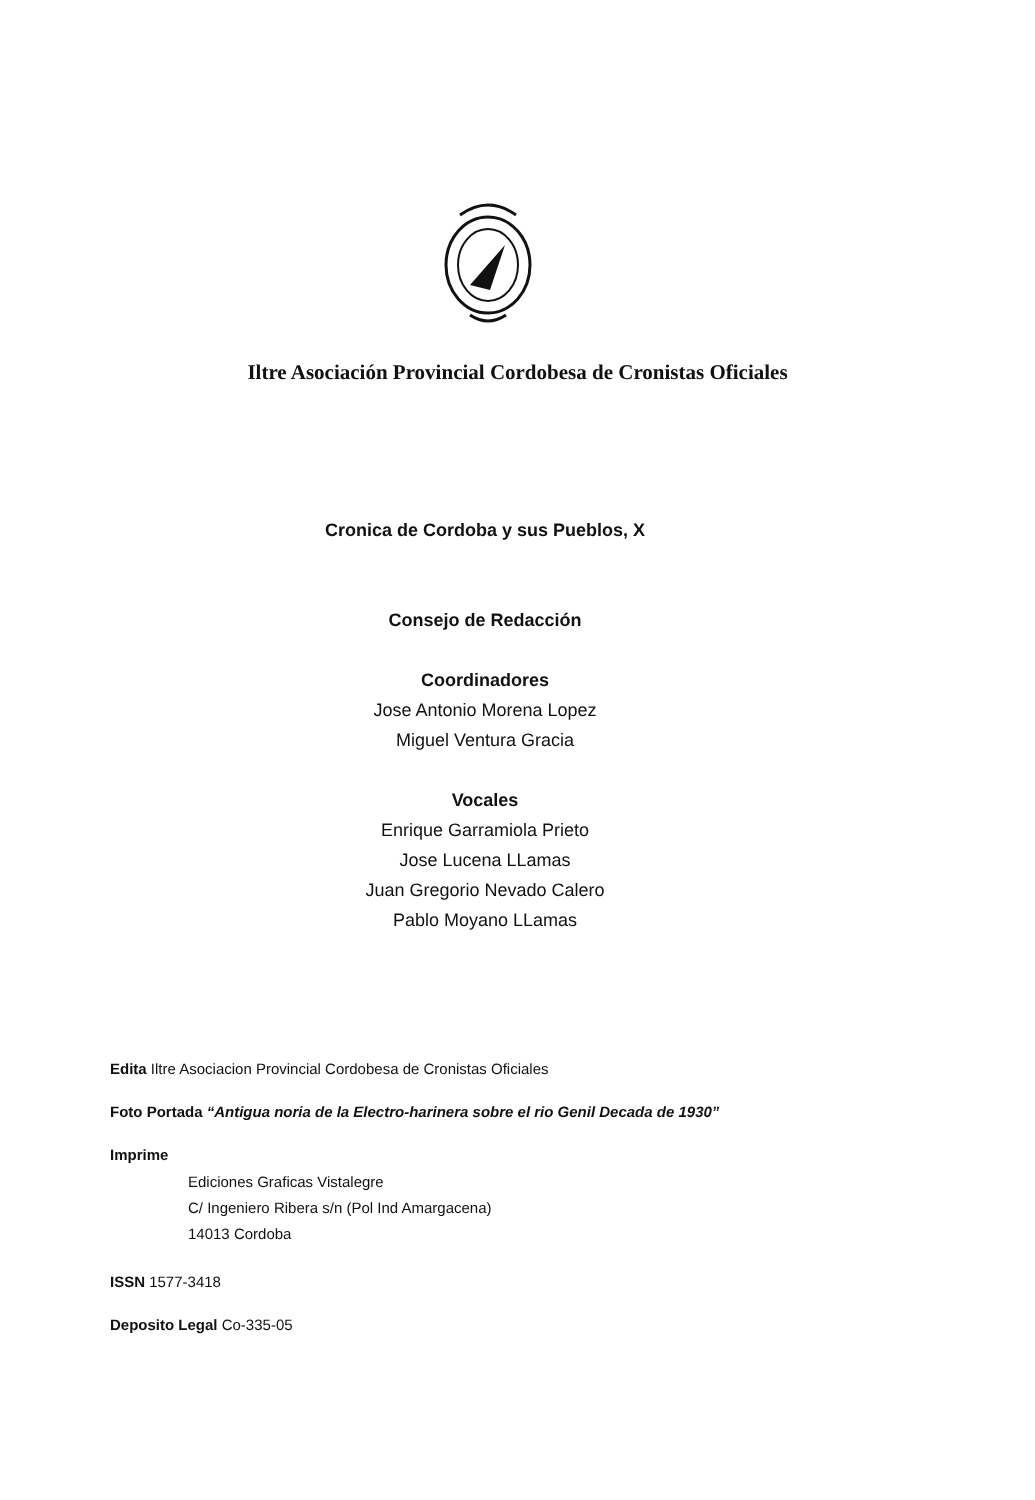Iltre Asociación Provincial Cordobesa de Cronistas Oficiales
Cronica de Cordoba y sus Pueblos, X
Consejo de Redacción
Coordinadores
Jose Antonio Morena Lopez
Miguel Ventura Gracia
Vocales
Enrique Garramiola Prieto
Jose Lucena LLamas
Juan Gregorio Nevado Calero
Pablo Moyano LLamas
Edita Iltre Asociacion Provincial Cordobesa de Cronistas Oficiales
Foto Portada “Antigua noria de la Electro-harinera sobre el rio Genil Decada de 1930”
Imprime
Ediciones Graficas Vistalegre
C/ Ingeniero Ribera s/n (Pol Ind Amargacena)
14013 Cordoba
ISSN 1577-3418
Deposito Legal Co-335-05